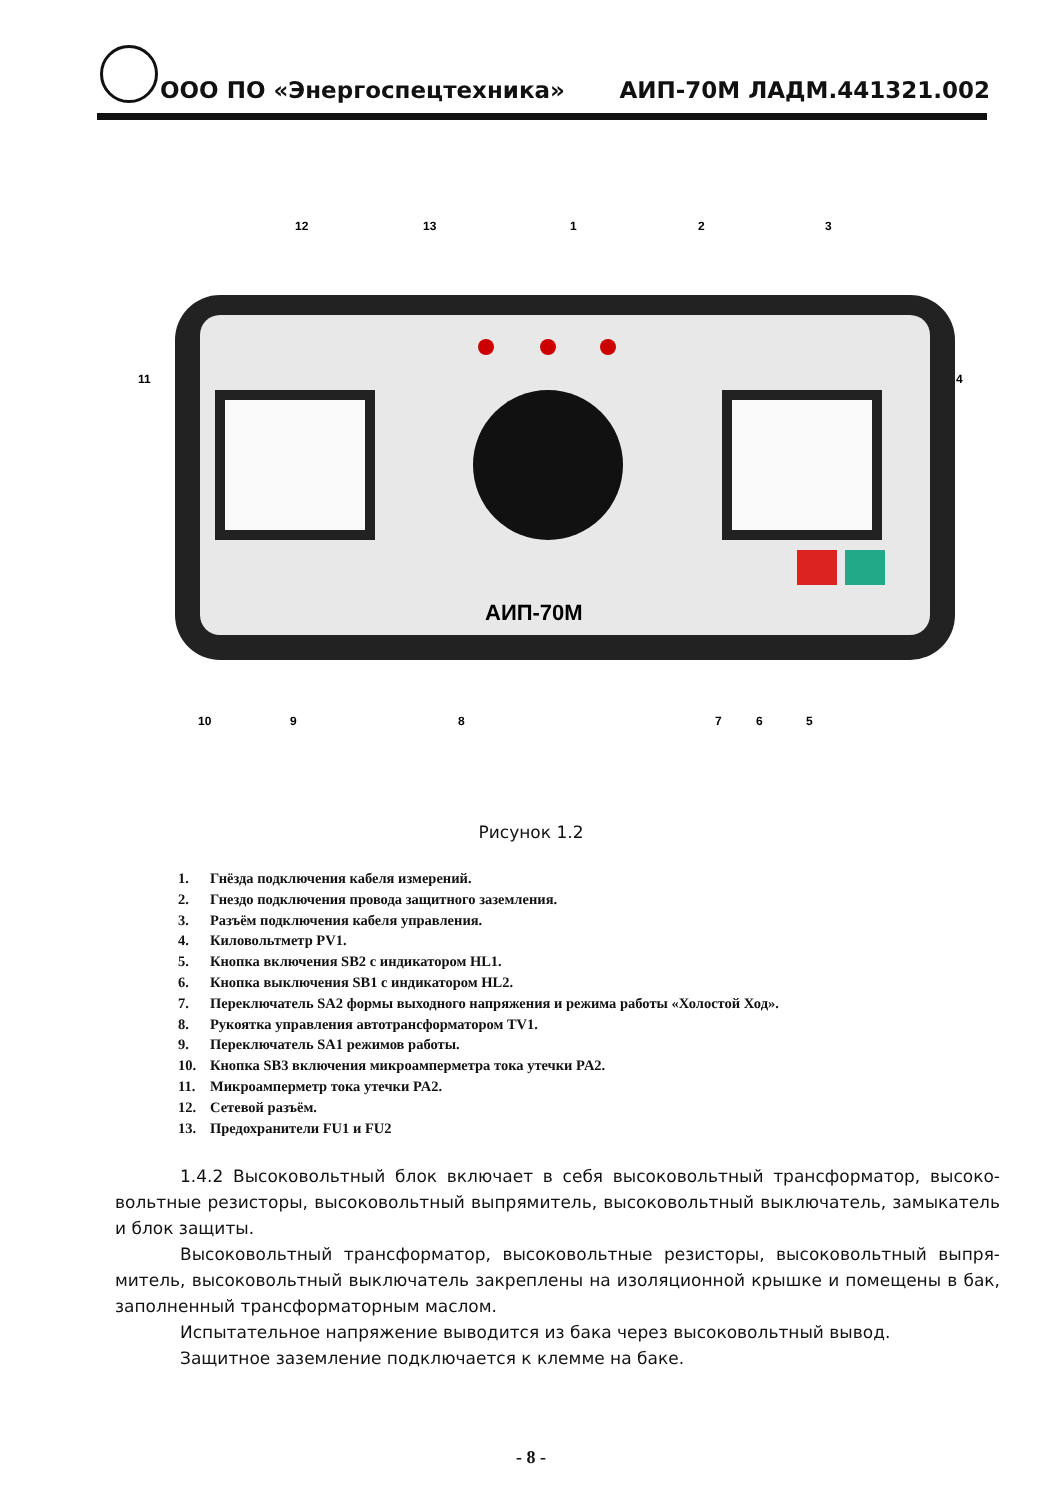ООО ПО «Энергоспецтехника»
АИП-70М ЛАДМ.441321.002
АИП-70М
12
13
1
2
3
11
4
10
9
8
7
6
5
Рисунок 1.2
1. Гнёзда подключения кабеля измерений.
2. Гнездо подключения провода защитного заземления.
3. Разъём подключения кабеля управления.
4. Киловольтметр PV1.
5. Кнопка включения SB2 с индикатором HL1.
6. Кнопка выключения SB1 с индикатором HL2.
7. Переключатель SA2 формы выходного напряжения и режима работы «Холостой Ход».
8. Рукоятка управления автотрансформатором TV1.
9. Переключатель SA1 режимов работы.
10. Кнопка SB3 включения микроамперметра тока утечки PA2.
11. Микроамперметр тока утечки PA2.
12. Сетевой разъём.
13. Предохранители FU1 и FU2
1.4.2 Высоковольтный блок включает в себя высоковольтный трансформатор, высоко­вольтные резисторы, высоковольтный выпрямитель, высоковольтный выключатель, замыка­тель и блок защиты.
Высоковольтный трансформатор, высоковольтные резисторы, высоковольтный выпря­митель, высоковольтный выключатель закреплены на изоляционной крышке и помещены в бак, заполненный трансформаторным маслом.
Испытательное напряжение выводится из бака через высоковольтный вывод.
Защитное заземление подключается к клемме на баке.
- 8 -